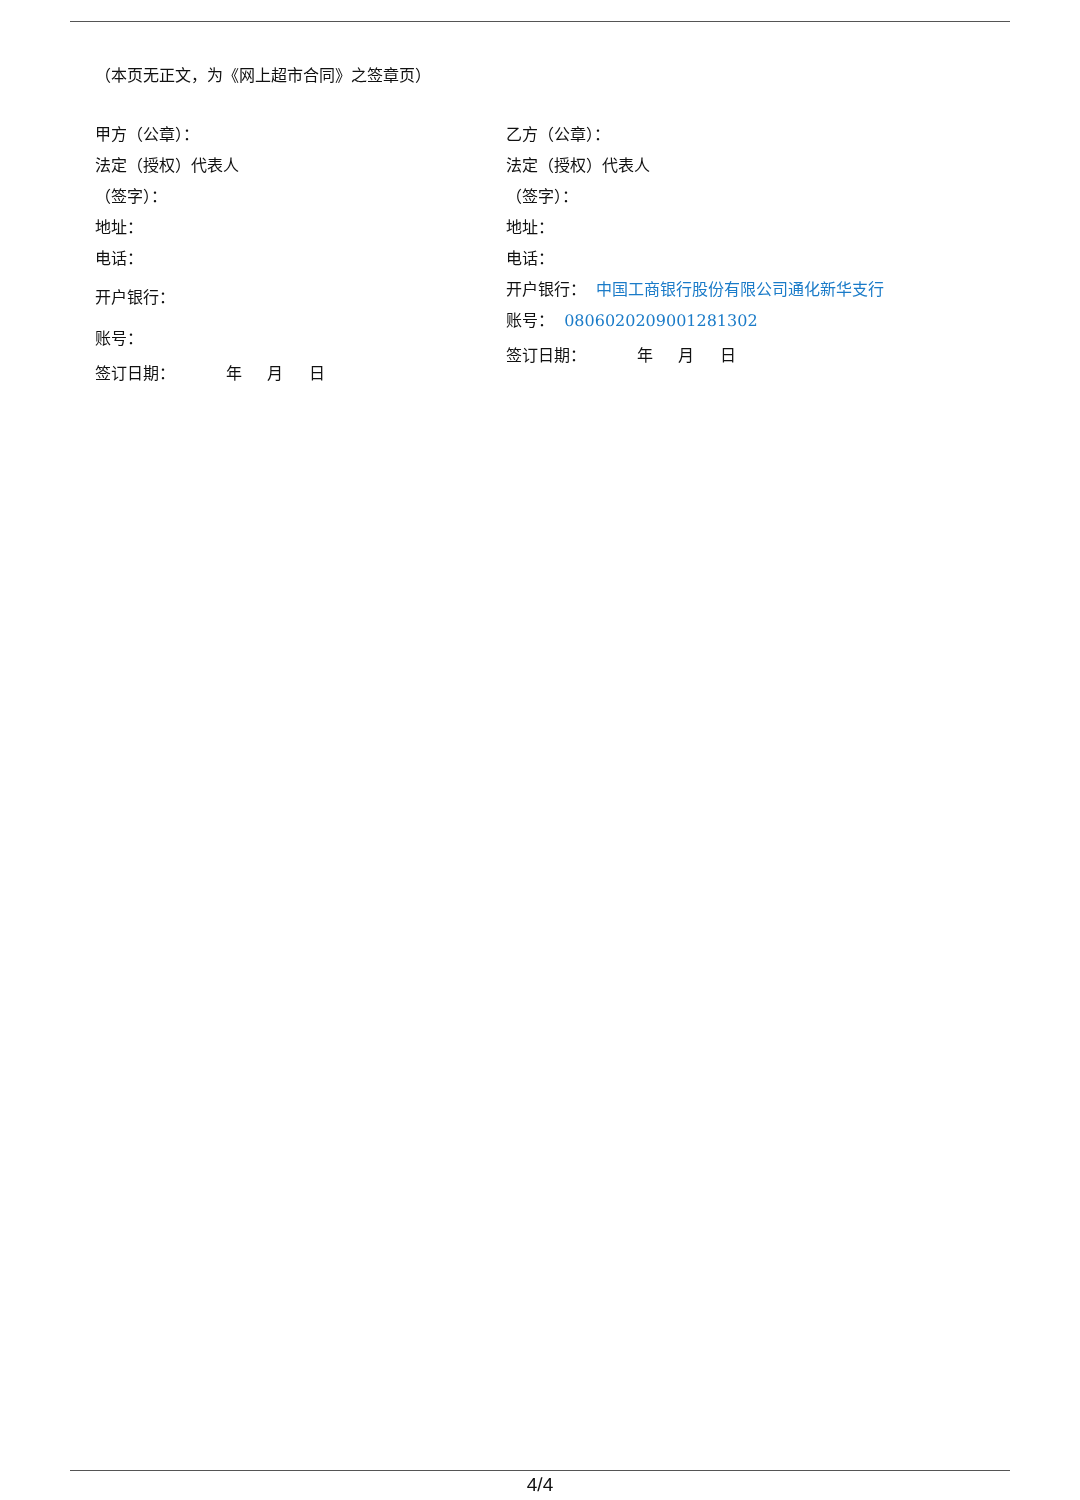（本页无正文，为《网上超市合同》之签章页）
甲方（公章）：
法定（授权）代表人
（签字）：
地址：
电话：
开户银行：
账号：
签订日期： 年 月 日
乙方（公章）：
法定（授权）代表人
（签字）：
地址：
电话：
开户银行： 中国工商银行股份有限公司通化新华支行
账号： 0806020209001281302
签订日期： 年 月 日
4/4